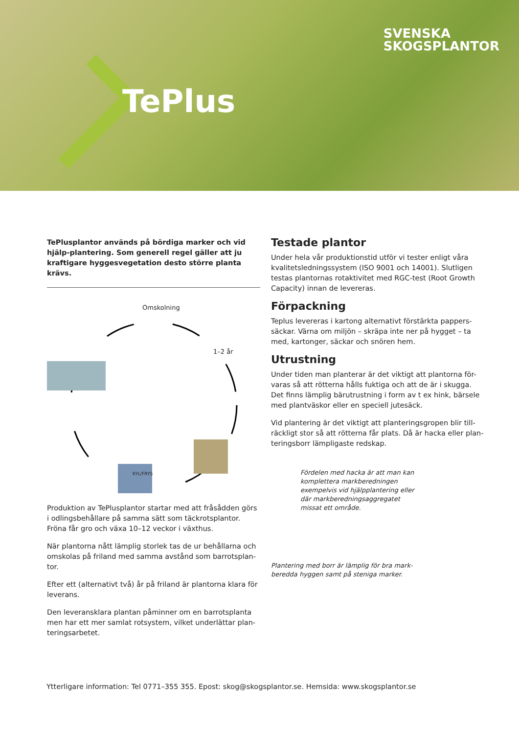TePlus
SVENSKA
SKOGSPLANTOR
TePlusplantor används på bördiga marker och vid hjälp-plantering. Som generell regel gäller att ju kraftigare hyggesvegetation desto större planta krävs.
Omskolning
1–2 år
KYL/FRYS
Produktion av TePlusplantor startar med att fråsådden görs i odlingsbehållare på samma sätt som täckrotsplantor. Fröna får gro och växa 10–12 veckor i växthus.
När plantorna nått lämplig storlek tas de ur behållarna och omskolas på friland med samma avstånd som barrotsplan-tor.
Efter ett (alternativt två) år på friland är plantorna klara för leverans.
Den leveransklara plantan påminner om en barrotsplanta men har ett mer samlat rotsystem, vilket underlättar plan-teringsarbetet.
Testade plantor
Under hela vår produktionstid utför vi tester enligt våra kvalitetsledningssystem (ISO 9001 och 14001). Slutligen testas plantornas rotaktivitet med RGC-test (Root Growth Capacity) innan de levereras.
Förpackning
Teplus levereras i kartong alternativt förstärkta pappers-säckar. Värna om miljön – skräpa inte ner på hygget – ta med, kartonger, säckar och snören hem.
Utrustning
Under tiden man planterar är det viktigt att plantorna för-varas så att rötterna hålls fuktiga och att de är i skugga. Det finns lämplig bärutrustning i form av t ex hink, bärsele med plantväskor eller en speciell jutesäck.
Vid plantering är det viktigt att planteringsgropen blir till-räckligt stor så att rötterna får plats. Då är hacka eller plan-teringsborr lämpligaste redskap.
Fördelen med hacka är att man kan komplettera markberedningen exempelvis vid hjälpplantering eller där markberedningsaggregatet missat ett område.
Plantering med borr är lämplig för bra mark-beredda hyggen samt på steniga marker.
Ytterligare information: Tel 0771–355 355. Epost: skog@skogsplantor.se. Hemsida: www.skogsplantor.se